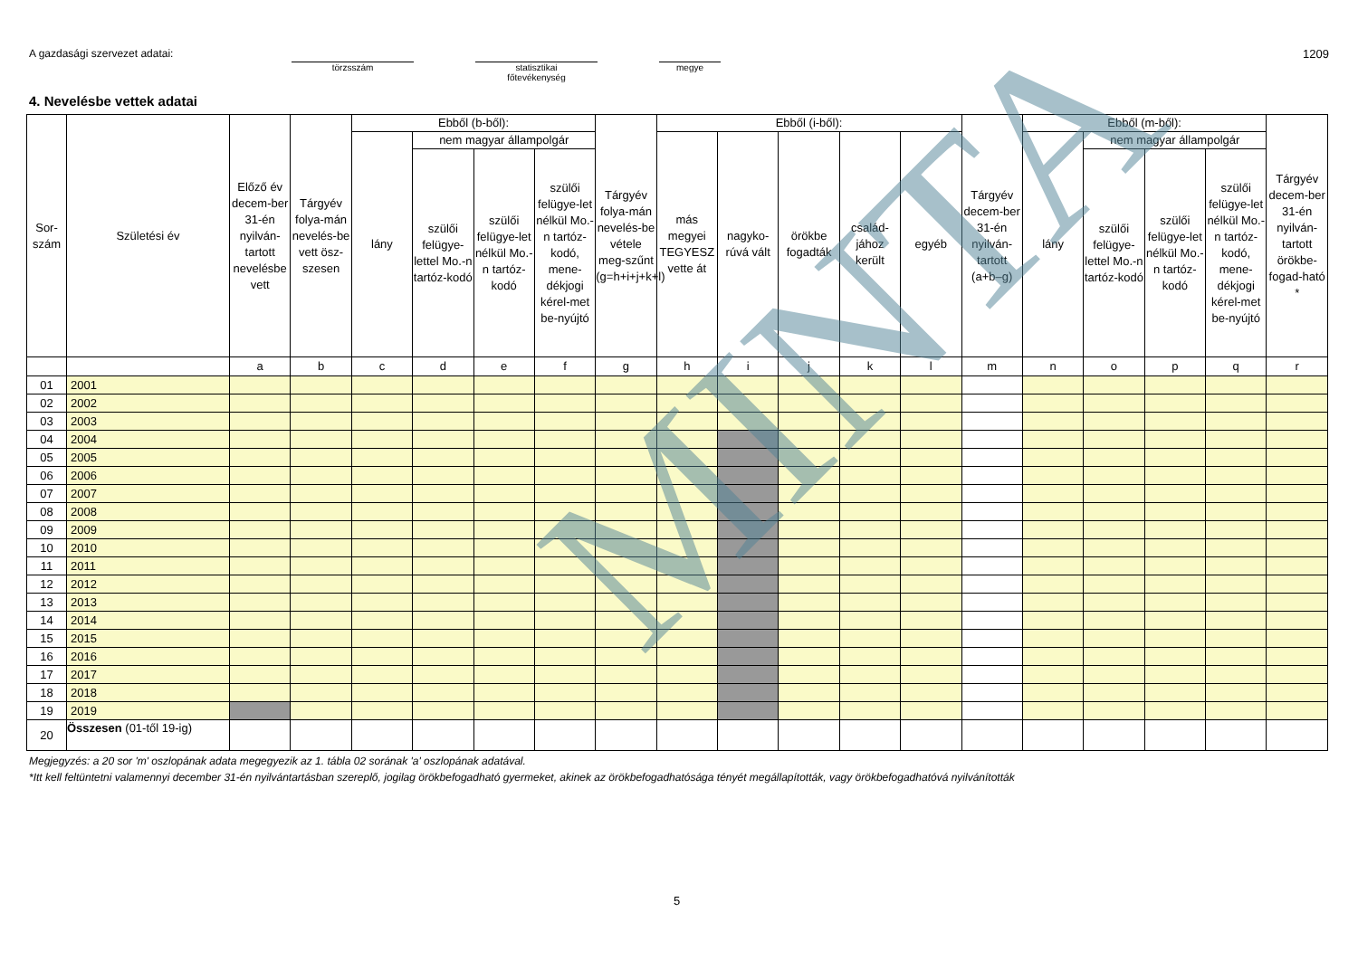A gazdasági szervezet adatai:
törzsszám statisztikai
főtevékenység
megye
1209
4. Nevelésbe vettek adatai
| Sor- szám | Születési év | Előző év decem-ber 31-én nyilván-tartott nevelésbe vett | Tárgyév folya-mán nevelés-be vett ösz-szesen | Ebből (b-ből): | | | | Tárgyév folya-mán nevelés-be vétele meg-szűnt (g=h+i+j+k+l) | Ebből (i-ből): | | | | | Tárgyév decem-ber 31-én nyilván-tartott (a+b–g) | Ebből (m-ből): | | | | Tárgyév decem-ber 31-én nyilván-tartott örökbe-fogad-ható * |
| --- | --- | --- | --- | --- | --- | --- | --- | --- | --- | --- | --- | --- | --- | --- | --- | --- | --- | --- | --- |
| | | | | lány | nem magyar állampolgár | | | | más megyei TEGYESZ vette át | nagyko-rúvá vált | örökbe fogadták | család-jához került | egyéb | | lány | nem magyar állampolgár | | | |
| | | | | | szülői felügye-lettel Mo.-n tartóz-kodó | szülői felügye-let nélkül Mo.-n tartóz-kodó | szülői felügye-let nélkül Mo.-n tartóz-kodó, mene-dékjogi kérel-met be-nyújtó | | | | | | | | | szülői felügye-lettel Mo.-n tartóz-kodó | szülői felügye-let nélkül Mo.-n tartóz-kodó | szülői felügye-let nélkül Mo.-n tartóz-kodó, mene-dékjogi kérel-met be-nyújtó | |
| | | a | b | c | d | e | f | g | h | i | j | k | l | m | n | o | p | q | r |
| 01 | 2001 | | | | | | | | | | | | | | | | | | |
| 02 | 2002 | | | | | | | | | | | | | | | | | | |
| 03 | 2003 | | | | | | | | | | | | | | | | | | |
| 04 | 2004 | | | | | | | | | | | | | | | | | | |
| 05 | 2005 | | | | | | | | | | | | | | | | | | |
| 06 | 2006 | | | | | | | | | | | | | | | | | | |
| 07 | 2007 | | | | | | | | | | | | | | | | | | |
| 08 | 2008 | | | | | | | | | | | | | | | | | | |
| 09 | 2009 | | | | | | | | | | | | | | | | | | |
| 10 | 2010 | | | | | | | | | | | | | | | | | | |
| 11 | 2011 | | | | | | | | | | | | | | | | | | |
| 12 | 2012 | | | | | | | | | | | | | | | | | | |
| 13 | 2013 | | | | | | | | | | | | | | | | | | |
| 14 | 2014 | | | | | | | | | | | | | | | | | | |
| 15 | 2015 | | | | | | | | | | | | | | | | | | |
| 16 | 2016 | | | | | | | | | | | | | | | | | | |
| 17 | 2017 | | | | | | | | | | | | | | | | | | |
| 18 | 2018 | | | | | | | | | | | | | | | | | | |
| 19 | 2019 | | | | | | | | | | | | | | | | | | |
| 20 | Összesen (01-től 19-ig) | | | | | | | | | | | | | | | | | | |
Megjegyzés: a 20 sor 'm' oszlopának adata megegyezik az 1. tábla 02 sorának 'a' oszlopának adatával.
*Itt kell feltüntetni valamennyi december 31-én nyilvántartásban szereplő, jogilag örökbefogadható gyermeket, akinek az örökbefogadhatósága tényét megállapították, vagy örökbefogadhatóvá nyilvánították
5
MINTA